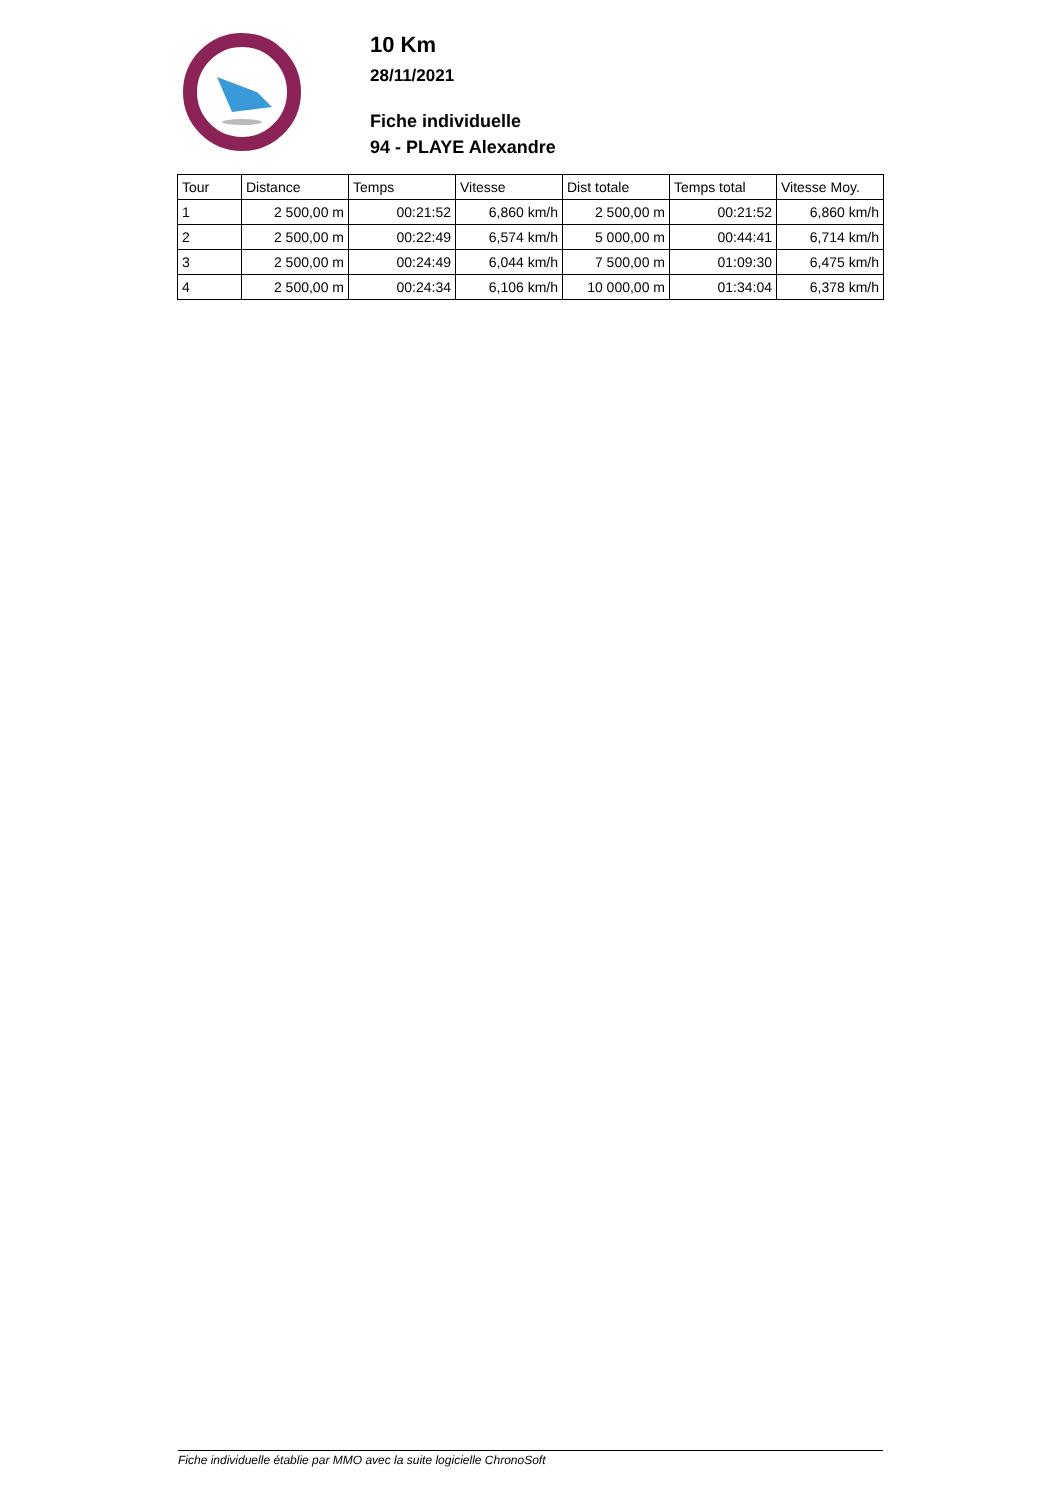10 Km
28/11/2021
Fiche individuelle
94 - PLAYE Alexandre
| Tour | Distance | Temps | Vitesse | Dist totale | Temps total | Vitesse Moy. |
| --- | --- | --- | --- | --- | --- | --- |
| 1 | 2 500,00 m | 00:21:52 | 6,860 km/h | 2 500,00 m | 00:21:52 | 6,860 km/h |
| 2 | 2 500,00 m | 00:22:49 | 6,574 km/h | 5 000,00 m | 00:44:41 | 6,714 km/h |
| 3 | 2 500,00 m | 00:24:49 | 6,044 km/h | 7 500,00 m | 01:09:30 | 6,475 km/h |
| 4 | 2 500,00 m | 00:24:34 | 6,106 km/h | 10 000,00 m | 01:34:04 | 6,378 km/h |
Fiche individuelle établie par MMO avec la suite logicielle ChronoSoft